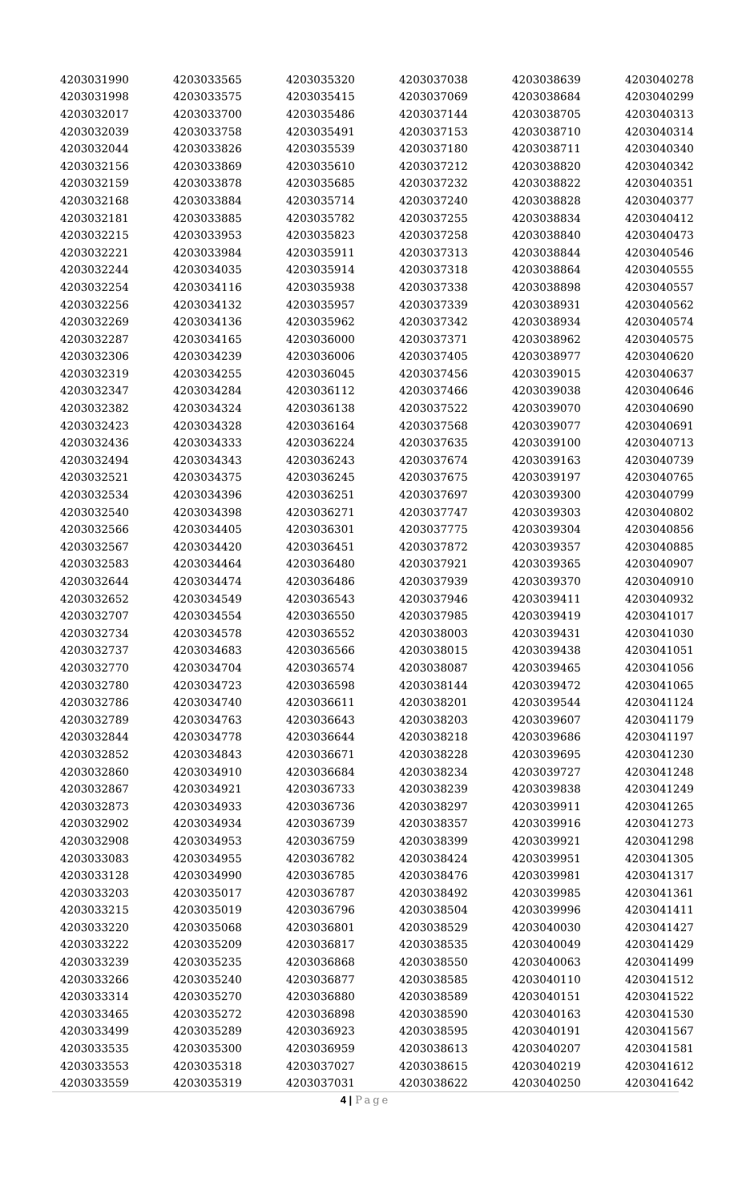| 4203031990 | 4203033565 | 4203035320 | 4203037038 | 4203038639 | 4203040278 |
| 4203031998 | 4203033575 | 4203035415 | 4203037069 | 4203038684 | 4203040299 |
| 4203032017 | 4203033700 | 4203035486 | 4203037144 | 4203038705 | 4203040313 |
| 4203032039 | 4203033758 | 4203035491 | 4203037153 | 4203038710 | 4203040314 |
| 4203032044 | 4203033826 | 4203035539 | 4203037180 | 4203038711 | 4203040340 |
| 4203032156 | 4203033869 | 4203035610 | 4203037212 | 4203038820 | 4203040342 |
| 4203032159 | 4203033878 | 4203035685 | 4203037232 | 4203038822 | 4203040351 |
| 4203032168 | 4203033884 | 4203035714 | 4203037240 | 4203038828 | 4203040377 |
| 4203032181 | 4203033885 | 4203035782 | 4203037255 | 4203038834 | 4203040412 |
| 4203032215 | 4203033953 | 4203035823 | 4203037258 | 4203038840 | 4203040473 |
| 4203032221 | 4203033984 | 4203035911 | 4203037313 | 4203038844 | 4203040546 |
| 4203032244 | 4203034035 | 4203035914 | 4203037318 | 4203038864 | 4203040555 |
| 4203032254 | 4203034116 | 4203035938 | 4203037338 | 4203038898 | 4203040557 |
| 4203032256 | 4203034132 | 4203035957 | 4203037339 | 4203038931 | 4203040562 |
| 4203032269 | 4203034136 | 4203035962 | 4203037342 | 4203038934 | 4203040574 |
| 4203032287 | 4203034165 | 4203036000 | 4203037371 | 4203038962 | 4203040575 |
| 4203032306 | 4203034239 | 4203036006 | 4203037405 | 4203038977 | 4203040620 |
| 4203032319 | 4203034255 | 4203036045 | 4203037456 | 4203039015 | 4203040637 |
| 4203032347 | 4203034284 | 4203036112 | 4203037466 | 4203039038 | 4203040646 |
| 4203032382 | 4203034324 | 4203036138 | 4203037522 | 4203039070 | 4203040690 |
| 4203032423 | 4203034328 | 4203036164 | 4203037568 | 4203039077 | 4203040691 |
| 4203032436 | 4203034333 | 4203036224 | 4203037635 | 4203039100 | 4203040713 |
| 4203032494 | 4203034343 | 4203036243 | 4203037674 | 4203039163 | 4203040739 |
| 4203032521 | 4203034375 | 4203036245 | 4203037675 | 4203039197 | 4203040765 |
| 4203032534 | 4203034396 | 4203036251 | 4203037697 | 4203039300 | 4203040799 |
| 4203032540 | 4203034398 | 4203036271 | 4203037747 | 4203039303 | 4203040802 |
| 4203032566 | 4203034405 | 4203036301 | 4203037775 | 4203039304 | 4203040856 |
| 4203032567 | 4203034420 | 4203036451 | 4203037872 | 4203039357 | 4203040885 |
| 4203032583 | 4203034464 | 4203036480 | 4203037921 | 4203039365 | 4203040907 |
| 4203032644 | 4203034474 | 4203036486 | 4203037939 | 4203039370 | 4203040910 |
| 4203032652 | 4203034549 | 4203036543 | 4203037946 | 4203039411 | 4203040932 |
| 4203032707 | 4203034554 | 4203036550 | 4203037985 | 4203039419 | 4203041017 |
| 4203032734 | 4203034578 | 4203036552 | 4203038003 | 4203039431 | 4203041030 |
| 4203032737 | 4203034683 | 4203036566 | 4203038015 | 4203039438 | 4203041051 |
| 4203032770 | 4203034704 | 4203036574 | 4203038087 | 4203039465 | 4203041056 |
| 4203032780 | 4203034723 | 4203036598 | 4203038144 | 4203039472 | 4203041065 |
| 4203032786 | 4203034740 | 4203036611 | 4203038201 | 4203039544 | 4203041124 |
| 4203032789 | 4203034763 | 4203036643 | 4203038203 | 4203039607 | 4203041179 |
| 4203032844 | 4203034778 | 4203036644 | 4203038218 | 4203039686 | 4203041197 |
| 4203032852 | 4203034843 | 4203036671 | 4203038228 | 4203039695 | 4203041230 |
| 4203032860 | 4203034910 | 4203036684 | 4203038234 | 4203039727 | 4203041248 |
| 4203032867 | 4203034921 | 4203036733 | 4203038239 | 4203039838 | 4203041249 |
| 4203032873 | 4203034933 | 4203036736 | 4203038297 | 4203039911 | 4203041265 |
| 4203032902 | 4203034934 | 4203036739 | 4203038357 | 4203039916 | 4203041273 |
| 4203032908 | 4203034953 | 4203036759 | 4203038399 | 4203039921 | 4203041298 |
| 4203033083 | 4203034955 | 4203036782 | 4203038424 | 4203039951 | 4203041305 |
| 4203033128 | 4203034990 | 4203036785 | 4203038476 | 4203039981 | 4203041317 |
| 4203033203 | 4203035017 | 4203036787 | 4203038492 | 4203039985 | 4203041361 |
| 4203033215 | 4203035019 | 4203036796 | 4203038504 | 4203039996 | 4203041411 |
| 4203033220 | 4203035068 | 4203036801 | 4203038529 | 4203040030 | 4203041427 |
| 4203033222 | 4203035209 | 4203036817 | 4203038535 | 4203040049 | 4203041429 |
| 4203033239 | 4203035235 | 4203036868 | 4203038550 | 4203040063 | 4203041499 |
| 4203033266 | 4203035240 | 4203036877 | 4203038585 | 4203040110 | 4203041512 |
| 4203033314 | 4203035270 | 4203036880 | 4203038589 | 4203040151 | 4203041522 |
| 4203033465 | 4203035272 | 4203036898 | 4203038590 | 4203040163 | 4203041530 |
| 4203033499 | 4203035289 | 4203036923 | 4203038595 | 4203040191 | 4203041567 |
| 4203033535 | 4203035300 | 4203036959 | 4203038613 | 4203040207 | 4203041581 |
| 4203033553 | 4203035318 | 4203037027 | 4203038615 | 4203040219 | 4203041612 |
| 4203033559 | 4203035319 | 4203037031 | 4203038622 | 4203040250 | 4203041642 |
4 | Page